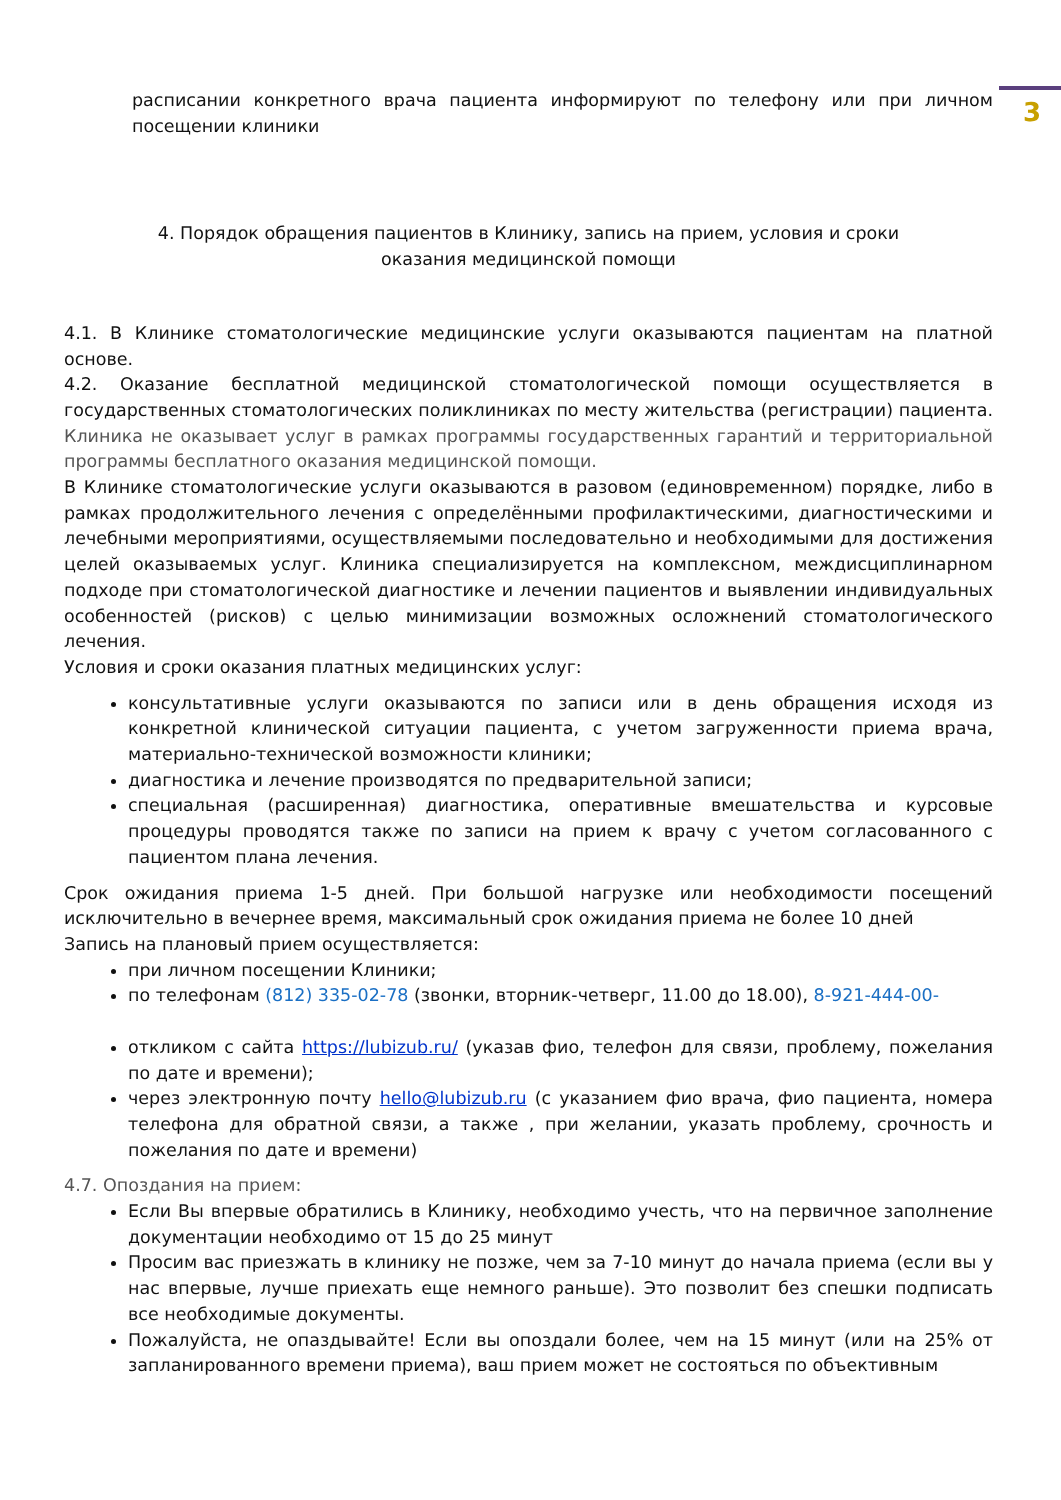3
расписании конкретного врача пациента информируют по телефону или при личном посещении клиники
4. Порядок обращения пациентов в Клинику, запись на прием, условия и сроки
оказания медицинской помощи
4.1. В Клинике стоматологические медицинские услуги оказываются пациентам на платной основе.
4.2. Оказание бесплатной медицинской стоматологической помощи осуществляется в государственных стоматологических поликлиниках по месту жительства (регистрации) пациента. Клиника не оказывает услуг в рамках программы государственных гарантий и территориальной программы бесплатного оказания медицинской помощи.
В Клинике стоматологические услуги оказываются в разовом (единовременном) порядке, либо в рамках продолжительного лечения с определёнными профилактическими, диагностическими и лечебными мероприятиями, осуществляемыми последовательно и необходимыми для достижения целей оказываемых услуг. Клиника специализируется на комплексном, междисциплинарном подходе при стоматологической диагностике и лечении пациентов и выявлении индивидуальных особенностей (рисков) с целью минимизации возможных осложнений стоматологического лечения.
Условия и сроки оказания платных медицинских услуг:
консультативные услуги оказываются по записи или в день обращения исходя из конкретной клинической ситуации пациента, с учетом загруженности приема врача, материально-технической возможности клиники;
диагностика и лечение производятся по предварительной записи;
специальная (расширенная) диагностика, оперативные вмешательства и курсовые процедуры проводятся также по записи на прием к врачу с учетом согласованного с пациентом плана лечения.
Срок ожидания приема 1-5 дней. При большой нагрузке или необходимости посещений исключительно в вечернее время, максимальный срок ожидания приема не более 10 дней
Запись на плановый прием осуществляется:
при личном посещении Клиники;
по телефонам (812) 335-02-78 (звонки, вторник-четверг, 11.00 до 18.00), 8-921-444-00-
откликом с сайта https://lubizub.ru/ (указав фио, телефон для связи, проблему, пожелания по дате и времени);
через электронную почту hello@lubizub.ru (с указанием фио врача, фио пациента, номера телефона для обратной связи, а также , при желании, указать проблему, срочность и пожелания по дате и времени)
4.7. Опоздания на прием:
Если Вы впервые обратились в Клинику, необходимо учесть, что на первичное заполнение документации необходимо от 15 до 25 минут
Просим вас приезжать в клинику не позже, чем за 7-10 минут до начала приема (если вы у нас впервые, лучше приехать еще немного раньше). Это позволит без спешки подписать все необходимые документы.
Пожалуйста, не опаздывайте! Если вы опоздали более, чем на 15 минут (или на 25% от запланированного времени приема), ваш прием может не состояться по объективным